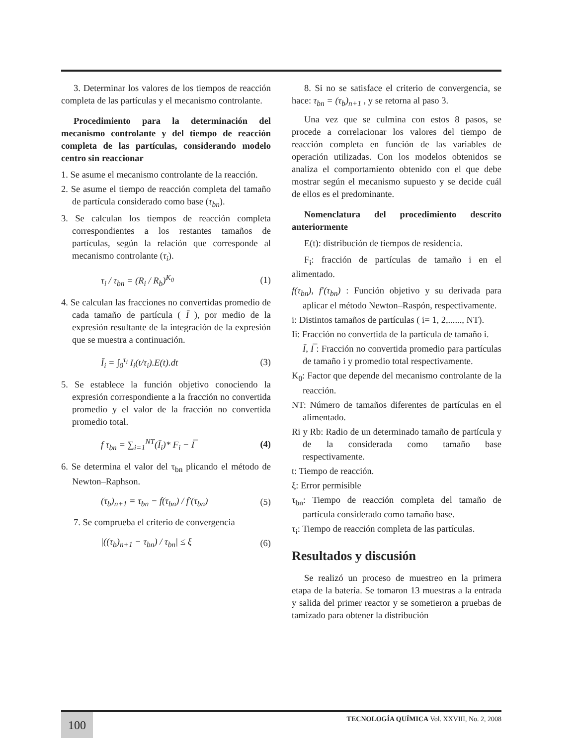3. Determinar los valores de los tiempos de reacción completa de las partículas y el mecanismo controlante.
Procedimiento para la determinación del mecanismo controlante y del tiempo de reacción completa de las partículas, considerando modelo centro sin reaccionar
1. Se asume el mecanismo controlante de la reacción.
2. Se asume el tiempo de reacción completa del tamaño de partícula considerado como base (τ<sub>bn</sub>).
3. Se calculan los tiempos de reacción completa correspondientes a los restantes tamaños de partículas, según la relación que corresponde al mecanismo controlante (τ<sub>i</sub>).
τ<sub>i</sub> / τ<sub>bn</sub> = (R<sub>i</sub> / R<sub>b</sub>)<sup>K<sub>0</sub></sup> (1)
4. Se calculan las fracciones no convertidas promedio de cada tamaño de partícula ( Ī ), por medio de la expresión resultante de la integración de la expresión que se muestra a continuación.
Ī<sub>i</sub> = ∫<sub>0</sub><sup>τ<sub>i</sub></sup> I<sub>i</sub>(t/τ<sub>i</sub>).E(t).dt (3)
5. Se establece la función objetivo conociendo la expresión correspondiente a la fracción no convertida promedio y el valor de la fracción no convertida promedio total.
f τ<sub>bn</sub> = ∑<sub>i=1</sub><sup>NT</sup>(Ī<sub>i</sub>)* F<sub>i</sub> − I̿ (4)
6. Se determina el valor del τ<sub>bn</sub> plicando el método de Newton–Raphson.
(τ<sub>b</sub>)<sub>n+1</sub> = τ<sub>bn</sub> − f(τ<sub>bn</sub>) / f′(τ<sub>bn</sub>) (5)
7. Se comprueba el criterio de convergencia
|((τ<sub>b</sub>)<sub>n+1</sub> − τ<sub>bn</sub>) / τ<sub>bn</sub>| ≤ ξ (6)
8. Si no se satisface el criterio de convergencia, se hace: τ<sub>bn</sub> = (τ<sub>b</sub>)<sub>n+1</sub> , y se retorna al paso 3.
Una vez que se culmina con estos 8 pasos, se procede a correlacionar los valores del tiempo de reacción completa en función de las variables de operación utilizadas. Con los modelos obtenidos se analiza el comportamiento obtenido con el que debe mostrar según el mecanismo supuesto y se decide cuál de ellos es el predominante.
Nomenclatura del procedimiento descrito anteriormente
E(t): distribución de tiempos de residencia.
F<sub>i</sub>: fracción de partículas de tamaño i en el alimentado.
f(τ<sub>bn</sub>), f′(τ<sub>bn</sub>) : Función objetivo y su derivada para aplicar el método Newton–Raspón, respectivamente.
i: Distintos tamaños de partículas ( i= 1, 2,......, NT).
Ii: Fracción no convertida de la partícula de tamaño i.
Ī, I̿ : Fracción no convertida promedio para partículas de tamaño i y promedio total respectivamente.
K<sub>0</sub>: Factor que depende del mecanismo controlante de la reacción.
NT: Número de tamaños diferentes de partículas en el alimentado.
Ri y Rb: Radio de un determinado tamaño de partícula y de la considerada como tamaño base respectivamente.
t: Tiempo de reacción.
ξ: Error permisible
τ<sub>bn</sub>: Tiempo de reacción completa del tamaño de partícula considerado como tamaño base.
τ<sub>i</sub>: Tiempo de reacción completa de las partículas.
Resultados y discusión
Se realizó un proceso de muestreo en la primera etapa de la batería. Se tomaron 13 muestras a la entrada y salida del primer reactor y se sometieron a pruebas de tamizado para obtener la distribución
100
TECNOLOGÍA QUÍMICA Vol. XXVIII, No. 2, 2008